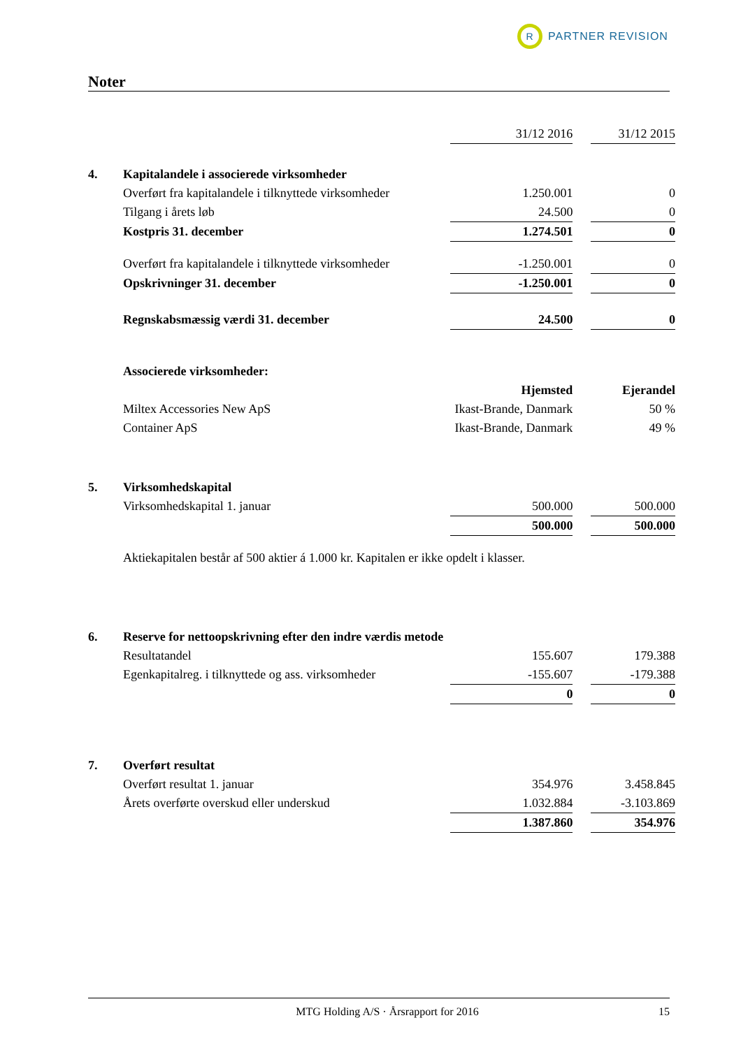R
PARTNER REVISION
Noter
| | | 31/12 2016 | | 31/12 2015 |
| 4. | Kapitalandele i associerede virksomheder | | | |
| | Overført fra kapitalandele i tilknyttede virksomheder | 1.250.001 | | 0 |
| | Tilgang i årets løb | 24.500 | | 0 |
| | Kostpris 31. december | 1.274.501 | | 0 |
| | Overført fra kapitalandele i tilknyttede virksomheder | -1.250.001 | | 0 |
| | Opskrivninger 31. december | -1.250.001 | | 0 |
| | Regnskabsmæssig værdi 31. december | 24.500 | | 0 |
| | Associerede virksomheder: | | | |
| | | Hjemsted | | Ejerandel |
| | Miltex Accessories New ApS | Ikast-Brande, Danmark | | 50 % |
| | Container ApS | Ikast-Brande, Danmark | | 49 % |
| 5. | Virksomhedskapital | | | |
| | Virksomhedskapital 1. januar | 500.000 | | 500.000 |
| | | 500.000 | | 500.000 |
| | Aktiekapitalen består af 500 aktier á 1.000 kr. Kapitalen er ikke opdelt i klasser. | | | |
| 6. | Reserve for nettoopskrivning efter den indre værdis metode | | | |
| | Resultatandel | 155.607 | | 179.388 |
| | Egenkapitalreg. i tilknyttede og ass. virksomheder | -155.607 | | -179.388 |
| | | 0 | | 0 |
| 7. | Overført resultat | | | |
| | Overført resultat 1. januar | 354.976 | | 3.458.845 |
| | Årets overførte overskud eller underskud | 1.032.884 | | -3.103.869 |
| | | 1.387.860 | | 354.976 |
MTG Holding A/S · Årsrapport for 2016 15